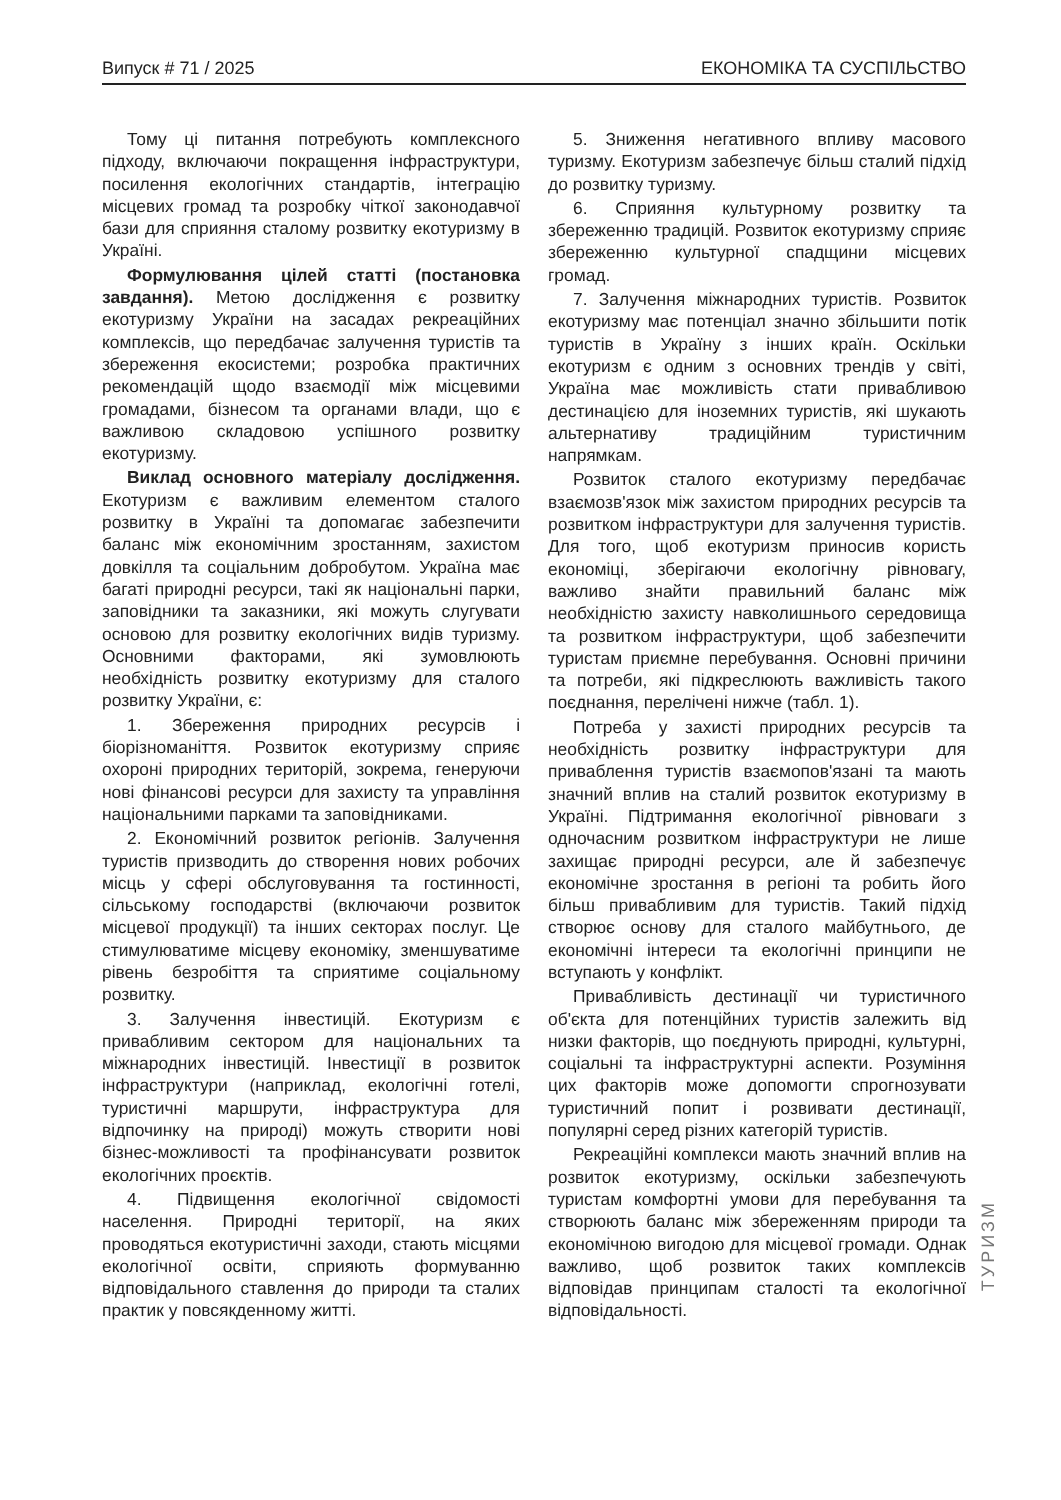Випуск # 71 / 2025 ЕКОНОМІКА ТА СУСПІЛЬСТВО
Тому ці питання потребують комплексного підходу, включаючи покращення інфраструктури, посилення екологічних стандартів, інтеграцію місцевих громад та розробку чіткої законодавчої бази для сприяння сталому розвитку екотуризму в Україні.
Формулювання цілей статті (постановка завдання). Метою дослідження є розвитку екотуризму України на засадах рекреаційних комплексів, що передбачає залучення туристів та збереження екосистеми; розробка практичних рекомендацій щодо взаємодії між місцевими громадами, бізнесом та органами влади, що є важливою складовою успішного розвитку екотуризму.
Виклад основного матеріалу дослідження. Екотуризм є важливим елементом сталого розвитку в Україні та допомагає забезпечити баланс між економічним зростанням, захистом довкілля та соціальним добробутом. Україна має багаті природні ресурси, такі як національні парки, заповідники та заказники, які можуть слугувати основою для розвитку екологічних видів туризму. Основними факторами, які зумовлюють необхідність розвитку екотуризму для сталого розвитку України, є:
1. Збереження природних ресурсів і біорізноманіття. Розвиток екотуризму сприяє охороні природних територій, зокрема, генеруючи нові фінансові ресурси для захисту та управління національними парками та заповідниками.
2. Економічний розвиток регіонів. Залучення туристів призводить до створення нових робочих місць у сфері обслуговування та гостинності, сільському господарстві (включаючи розвиток місцевої продукції) та інших секторах послуг. Це стимулюватиме місцеву економіку, зменшуватиме рівень безробіття та сприятиме соціальному розвитку.
3. Залучення інвестицій. Екотуризм є привабливим сектором для національних та міжнародних інвестицій. Інвестиції в розвиток інфраструктури (наприклад, екологічні готелі, туристичні маршрути, інфраструктура для відпочинку на природі) можуть створити нові бізнес-можливості та профінансувати розвиток екологічних проєктів.
4. Підвищення екологічної свідомості населення. Природні території, на яких проводяться екотуристичні заходи, стають місцями екологічної освіти, сприяють формуванню відповідального ставлення до природи та сталих практик у повсякденному житті.
5. Зниження негативного впливу масового туризму. Екотуризм забезпечує більш сталий підхід до розвитку туризму.
6. Сприяння культурному розвитку та збереженню традицій. Розвиток екотуризму сприяє збереженню культурної спадщини місцевих громад.
7. Залучення міжнародних туристів. Розвиток екотуризму має потенціал значно збільшити потік туристів в Україну з інших країн. Оскільки екотуризм є одним з основних трендів у світі, Україна має можливість стати привабливою дестинацією для іноземних туристів, які шукають альтернативу традиційним туристичним напрямкам.
Розвиток сталого екотуризму передбачає взаємозв'язок між захистом природних ресурсів та розвитком інфраструктури для залучення туристів. Для того, щоб екотуризм приносив користь економіці, зберігаючи екологічну рівновагу, важливо знайти правильний баланс між необхідністю захисту навколишнього середовища та розвитком інфраструктури, щоб забезпечити туристам приємне перебування. Основні причини та потреби, які підкреслюють важливість такого поєднання, перелічені нижче (табл. 1).
Потреба у захисті природних ресурсів та необхідність розвитку інфраструктури для приваблення туристів взаємопов'язані та мають значний вплив на сталий розвиток екотуризму в Україні. Підтримання екологічної рівноваги з одночасним розвитком інфраструктури не лише захищає природні ресурси, але й забезпечує економічне зростання в регіоні та робить його більш привабливим для туристів. Такий підхід створює основу для сталого майбутнього, де економічні інтереси та екологічні принципи не вступають у конфлікт.
Привабливість дестинації чи туристичного об'єкта для потенційних туристів залежить від низки факторів, що поєднують природні, культурні, соціальні та інфраструктурні аспекти. Розуміння цих факторів може допомогти спрогнозувати туристичний попит і розвивати дестинації, популярні серед різних категорій туристів.
Рекреаційні комплекси мають значний вплив на розвиток екотуризму, оскільки забезпечують туристам комфортні умови для перебування та створюють баланс між збереженням природи та економічною вигодою для місцевої громади. Однак важливо, щоб розвиток таких комплексів відповідав принципам сталості та екологічної відповідальності.
ТУРИЗМ